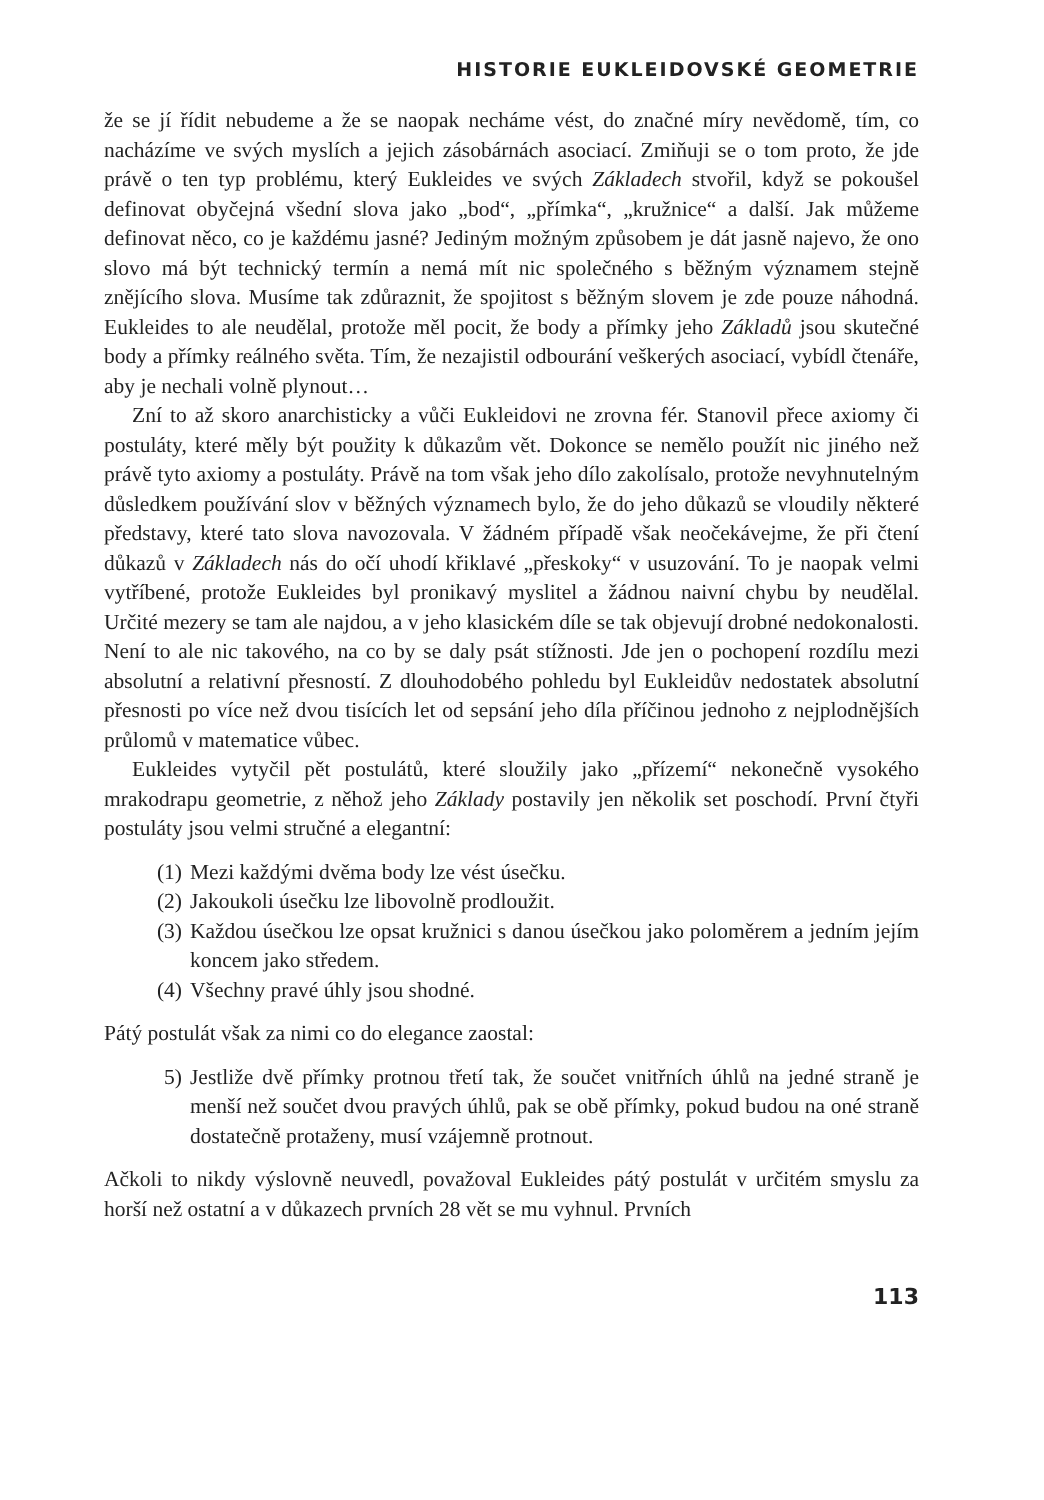HISTORIE EUKLEIDOVSKÉ GEOMETRIE
že se jí řídit nebudeme a že se naopak necháme vést, do značné míry nevědomě, tím, co nacházíme ve svých myslích a jejich zásobárnách asociací. Zmiňuji se o tom proto, že jde právě o ten typ problému, který Eukleides ve svých Základech stvořil, když se pokoušel definovat obyčejná všední slova jako „bod“, „přímka“, „kružnice“ a další. Jak můžeme definovat něco, co je každému jasné? Jediným možným způsobem je dát jasně najevo, že ono slovo má být technický termín a nemá mít nic společného s běžným významem stejně znějícího slova. Musíme tak zdůraznit, že spojitost s běžným slovem je zde pouze náhodná. Eukleides to ale neudělal, protože měl pocit, že body a přímky jeho Základů jsou skutečné body a přímky reálného světa. Tím, že nezajistil odbourání veškerých asociací, vybídl čtenáře, aby je nechali volně plynout…
Zní to až skoro anarchisticky a vůči Eukleidovi ne zrovna fér. Stanovil přece axiomy či postuláty, které měly být použity k důkazům vět. Dokonce se nemělo použít nic jiného než právě tyto axiomy a postuláty. Právě na tom však jeho dílo zakolísalo, protože nevyhnutelným důsledkem používání slov v běžných významech bylo, že do jeho důkazů se vloudily některé představy, které tato slova navozovala. V žádném případě však neočekávejme, že při čtení důkazů v Základech nás do očí uhodí křiklavé „přeskoky“ v usuzování. To je naopak velmi vytříbené, protože Eukleides byl pronikavý myslitel a žádnou naivní chybu by neudělal. Určité mezery se tam ale najdou, a v jeho klasickém díle se tak objevují drobné nedokonalosti. Není to ale nic takového, na co by se daly psát stížnosti. Jde jen o pochopení rozdílu mezi absolutní a relativní přesností. Z dlouhodobého pohledu byl Eukleidův nedostatek absolutní přesnosti po více než dvou tisících let od sepsání jeho díla příčinou jednoho z nejplodnějších průlomů v matematice vůbec.
Eukleides vytyčil pět postulátů, které sloužily jako „přízemí“ nekonečně vysokého mrakodrapu geometrie, z něhož jeho Základy postavily jen několik set poschodí. První čtyři postuláty jsou velmi stručné a elegantní:
(1) Mezi každými dvěma body lze vést úsečku.
(2) Jakoukoli úsečku lze libovolně prodloužit.
(3) Každou úsečkou lze opsat kružnici s danou úsečkou jako poloměrem a jedním jejím koncem jako středem.
(4) Všechny pravé úhly jsou shodné.
Pátý postulát však za nimi co do elegance zaostal:
5) Jestliže dvě přímky protnou třetí tak, že součet vnitřních úhlů na jedné straně je menší než součet dvou pravých úhlů, pak se obě přímky, pokud budou na oné straně dostatečně protaženy, musí vzájemně protnout.
Ačkoli to nikdy výslovně neuvedl, považoval Eukleides pátý postulát v určitém smyslu za horší než ostatní a v důkazech prvních 28 vět se mu vyhnul. Prvních
113